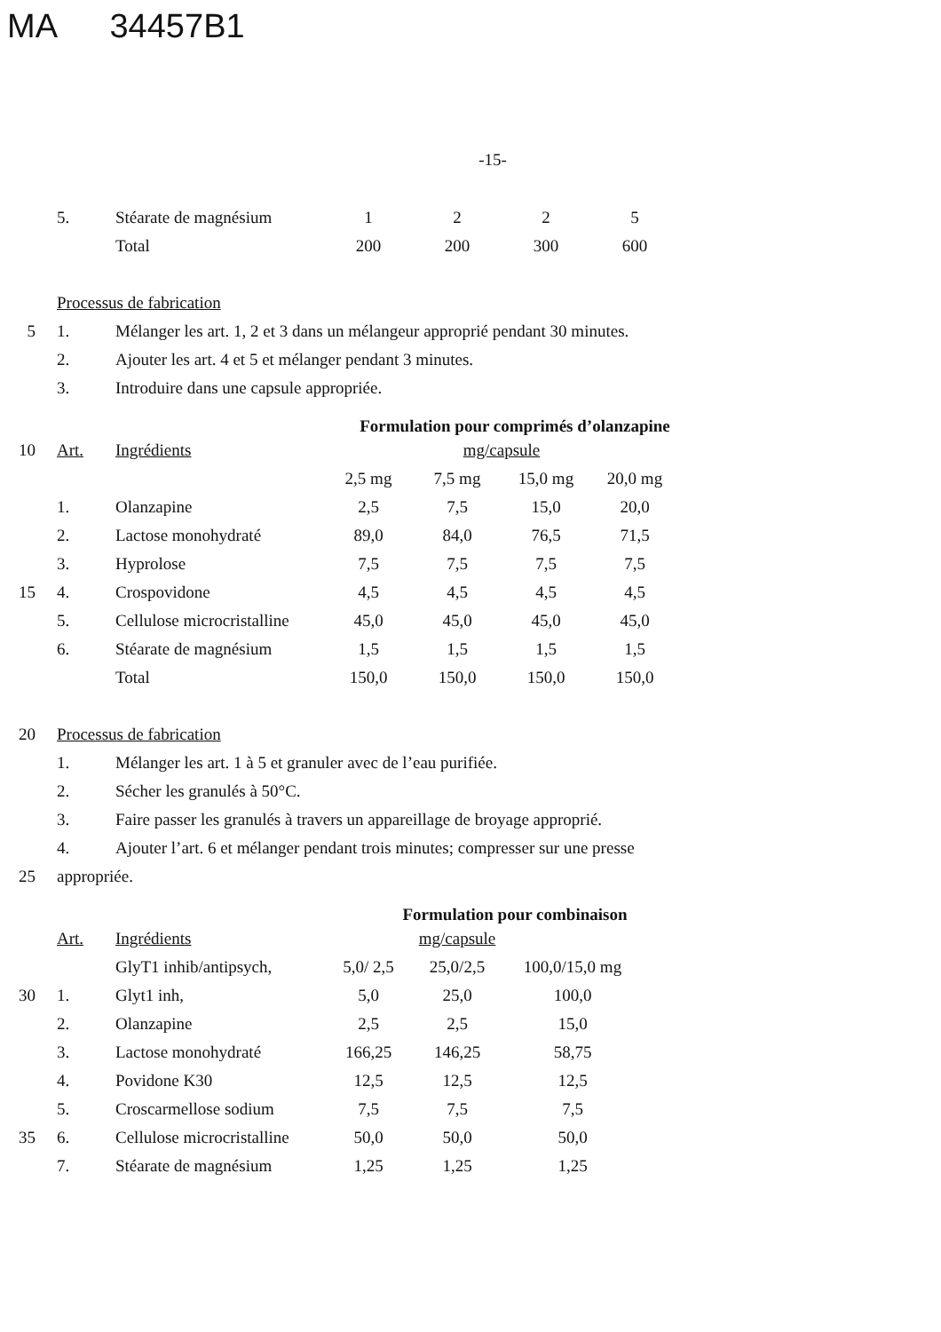MA 34457B1
-15-
| | 5. | Stéarate de magnésium | 1 | 2 | 2 | 5 |
| | | Total | 200 | 200 | 300 | 600 |
| | Processus de fabrication | | | | | |
| 5 | 1. | Mélanger les art. 1, 2 et 3 dans un mélangeur approprié pendant 30 minutes. | | | | |
| | 2. | Ajouter les art. 4 et 5 et mélanger pendant 3 minutes. | | | | |
| | 3. | Introduire dans une capsule appropriée. | | | | |
Formulation pour comprimés d’olanzapine
| 10 | Art. | Ingrédients | | mg/capsule | | |
| | | | 2,5 mg | 7,5 mg | 15,0 mg | 20,0 mg |
| | 1. | Olanzapine | 2,5 | 7,5 | 15,0 | 20,0 |
| | 2. | Lactose monohydraté | 89,0 | 84,0 | 76,5 | 71,5 |
| | 3. | Hyprolose | 7,5 | 7,5 | 7,5 | 7,5 |
| 15 | 4. | Crospovidone | 4,5 | 4,5 | 4,5 | 4,5 |
| | 5. | Cellulose microcristalline | 45,0 | 45,0 | 45,0 | 45,0 |
| | 6. | Stéarate de magnésium | 1,5 | 1,5 | 1,5 | 1,5 |
| | | Total | 150,0 | 150,0 | 150,0 | 150,0 |
| 20 | Processus de fabrication | | | | | |
| | 1. | Mélanger les art. 1 à 5 et granuler avec de l’eau purifiée. | | | | |
| | 2. | Sécher les granulés à 50°C. | | | | |
| | 3. | Faire passer les granulés à travers un appareillage de broyage approprié. | | | | |
| | 4. | Ajouter l’art. 6 et mélanger pendant trois minutes; compresser sur une presse | | | | |
| 25 | appropriée. | | | | | |
Formulation pour combinaison
| | Art. | Ingrédients | | mg/capsule | |
| | | GlyT1 inhib/antipsych, | 5,0/ 2,5 | 25,0/2,5 | 100,0/15,0 mg |
| 30 | 1. | Glyt1 inh, | 5,0 | 25,0 | 100,0 |
| | 2. | Olanzapine | 2,5 | 2,5 | 15,0 |
| | 3. | Lactose monohydraté | 166,25 | 146,25 | 58,75 |
| | 4. | Povidone K30 | 12,5 | 12,5 | 12,5 |
| | 5. | Croscarmellose sodium | 7,5 | 7,5 | 7,5 |
| 35 | 6. | Cellulose microcristalline | 50,0 | 50,0 | 50,0 |
| | 7. | Stéarate de magnésium | 1,25 | 1,25 | 1,25 |